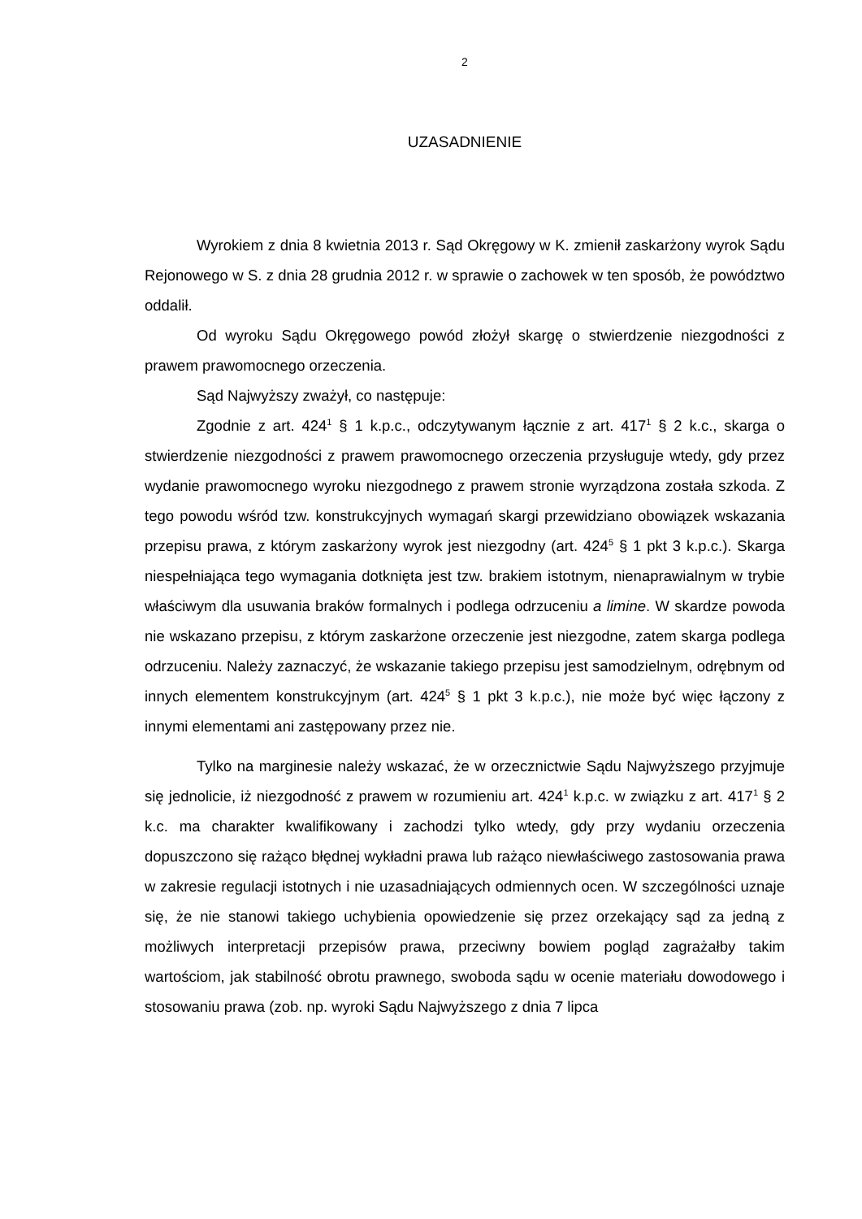2
UZASADNIENIE
Wyrokiem z dnia 8 kwietnia 2013 r. Sąd Okręgowy w K. zmienił zaskarżony wyrok Sądu Rejonowego w S. z dnia 28 grudnia 2012 r. w sprawie o zachowek w ten sposób, że powództwo oddalił.
Od wyroku Sądu Okręgowego powód złożył skargę o stwierdzenie niezgodności z prawem prawomocnego orzeczenia.
Sąd Najwyższy zważył, co następuje:
Zgodnie z art. 424<sup>1</sup> § 1 k.p.c., odczytywanym łącznie z art. 417<sup>1</sup> § 2 k.c., skarga o stwierdzenie niezgodności z prawem prawomocnego orzeczenia przysługuje wtedy, gdy przez wydanie prawomocnego wyroku niezgodnego z prawem stronie wyrządzona została szkoda. Z tego powodu wśród tzw. konstrukcyjnych wymagań skargi przewidziano obowiązek wskazania przepisu prawa, z którym zaskarżony wyrok jest niezgodny (art. 424<sup>5</sup> § 1 pkt 3 k.p.c.). Skarga niespełniająca tego wymagania dotknięta jest tzw. brakiem istotnym, nienaprawialnym w trybie właściwym dla usuwania braków formalnych i podlega odrzuceniu a limine. W skardze powoda nie wskazano przepisu, z którym zaskarżone orzeczenie jest niezgodne, zatem skarga podlega odrzuceniu. Należy zaznaczyć, że wskazanie takiego przepisu jest samodzielnym, odrębnym od innych elementem konstrukcyjnym (art. 424<sup>5</sup> § 1 pkt 3 k.p.c.), nie może być więc łączony z innymi elementami ani zastępowany przez nie.
Tylko na marginesie należy wskazać, że w orzecznictwie Sądu Najwyższego przyjmuje się jednolicie, iż niezgodność z prawem w rozumieniu art. 424<sup>1</sup> k.p.c. w związku z art. 417<sup>1</sup> § 2 k.c. ma charakter kwalifikowany i zachodzi tylko wtedy, gdy przy wydaniu orzeczenia dopuszczono się rażąco błędnej wykładni prawa lub rażąco niewłaściwego zastosowania prawa w zakresie regulacji istotnych i nie uzasadniających odmiennych ocen. W szczególności uznaje się, że nie stanowi takiego uchybienia opowiedzenie się przez orzekający sąd za jedną z możliwych interpretacji przepisów prawa, przeciwny bowiem pogląd zagrażałby takim wartościom, jak stabilność obrotu prawnego, swoboda sądu w ocenie materiału dowodowego i stosowaniu prawa (zob. np. wyroki Sądu Najwyższego z dnia 7 lipca